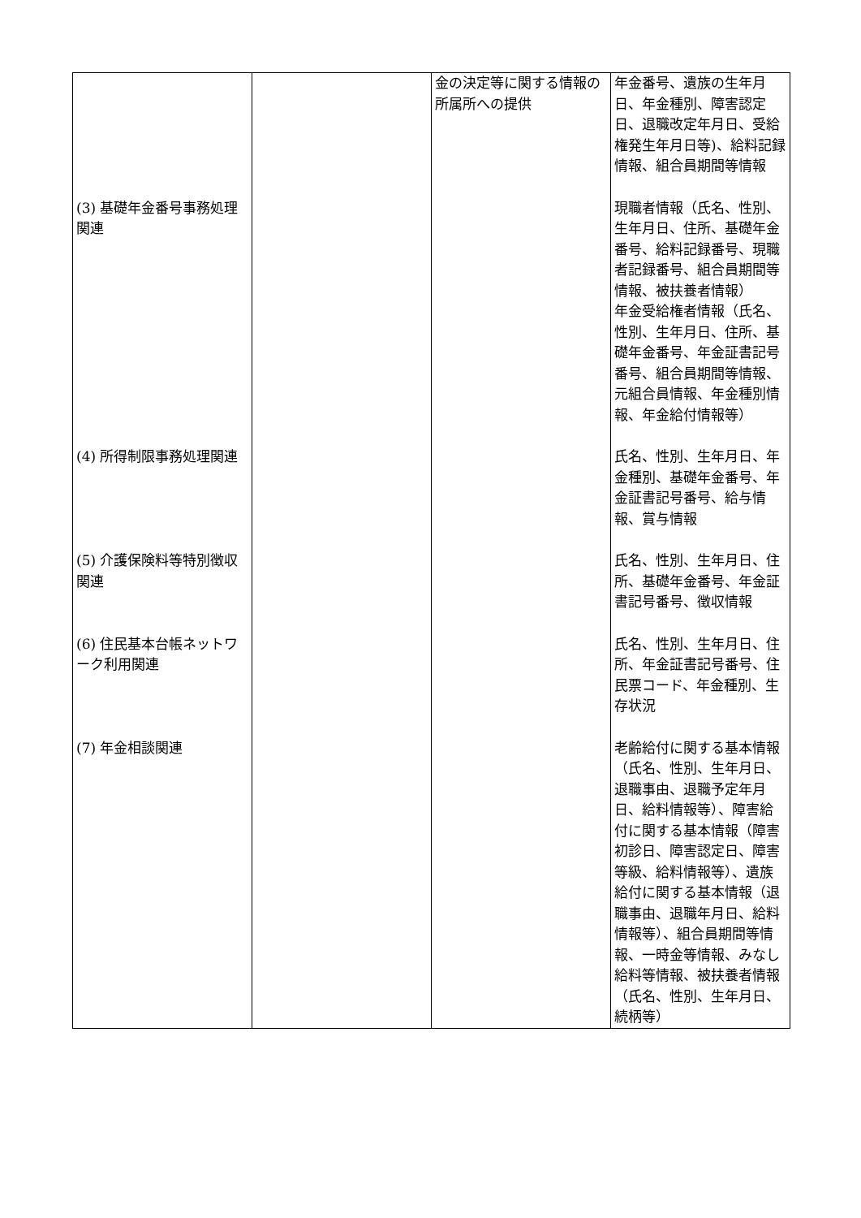| | | 金の決定等に関する情報の所属所への提供 | 年金番号、遺族の生年月日、年金種別、障害認定日、退職改定年月日、受給権発生年月日等)、給料記録情報、組合員期間等情報 |
| (3) 基礎年金番号事務処理関連 | | | 現職者情報（氏名、性別、生年月日、住所、基礎年金番号、給料記録番号、現職者記録番号、組合員期間等情報、被扶養者情報） 年金受給権者情報（氏名、性別、生年月日、住所、基礎年金番号、年金証書記号番号、組合員期間等情報、元組合員情報、年金種別情報、年金給付情報等） |
| (4) 所得制限事務処理関連 | | | 氏名、性別、生年月日、年金種別、基礎年金番号、年金証書記号番号、給与情報、賞与情報 |
| (5) 介護保険料等特別徴収関連 | | | 氏名、性別、生年月日、住所、基礎年金番号、年金証書記号番号、徴収情報 |
| (6) 住民基本台帳ネットワーク利用関連 | | | 氏名、性別、生年月日、住所、年金証書記号番号、住民票コード、年金種別、生存状況 |
| (7) 年金相談関連 | | | 老齢給付に関する基本情報（氏名、性別、生年月日、退職事由、退職予定年月日、給料情報等）、障害給付に関する基本情報（障害初診日、障害認定日、障害等級、給料情報等）、遺族給付に関する基本情報（退職事由、退職年月日、給料情報等）、組合員期間等情報、一時金等情報、みなし給料等情報、被扶養者情報（氏名、性別、生年月日、続柄等） |